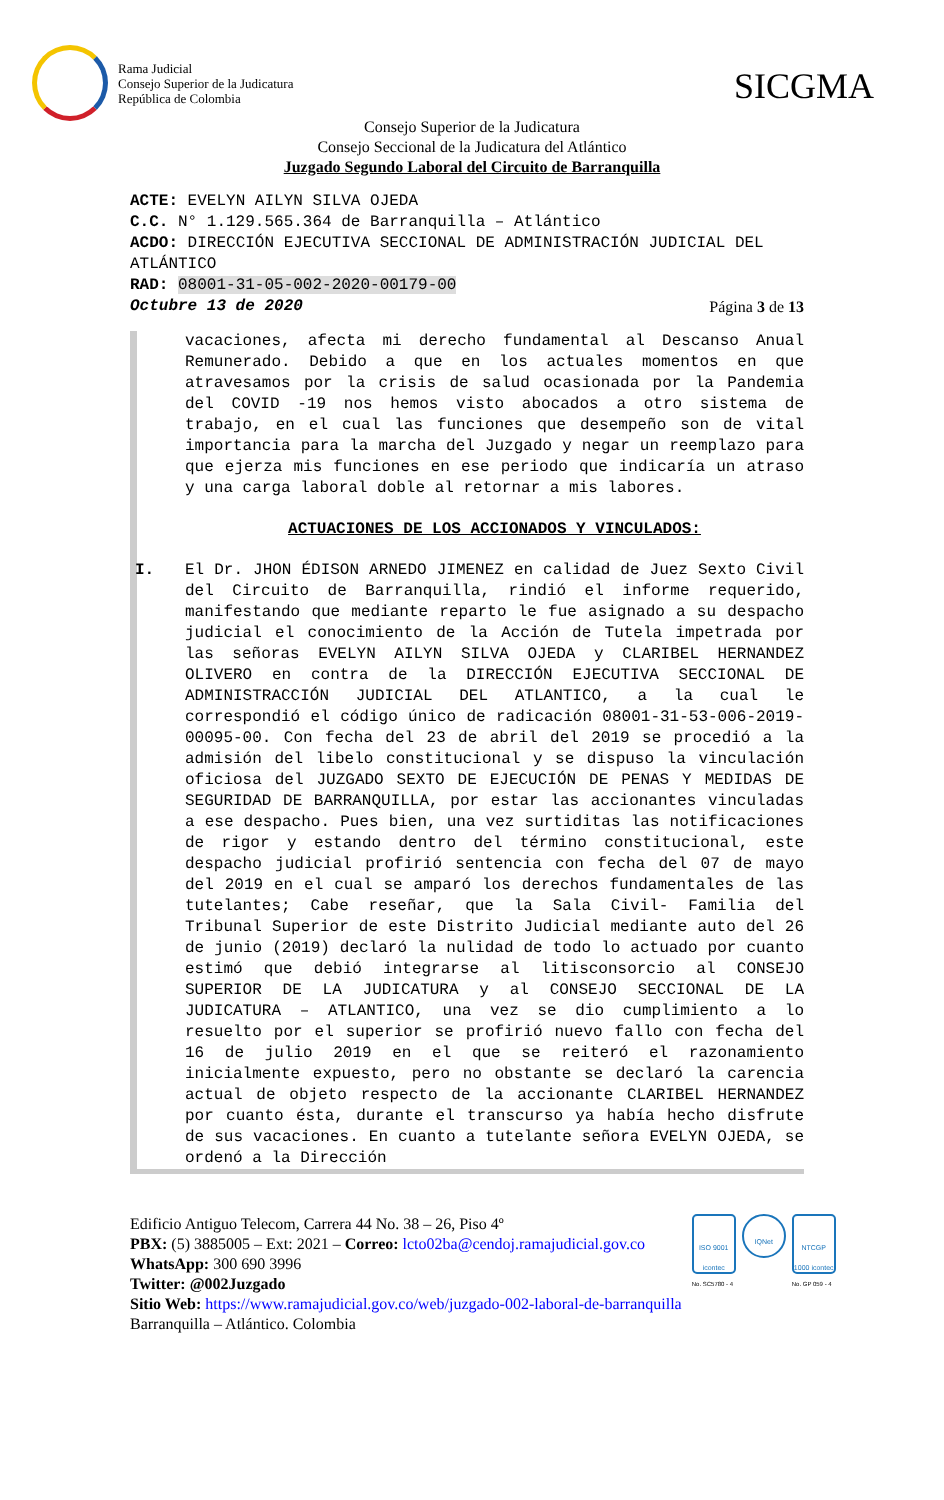Rama Judicial
Consejo Superior de la Judicatura
República de Colombia
SICGMA
Consejo Superior de la Judicatura
Consejo Seccional de la Judicatura del Atlántico
Juzgado Segundo Laboral del Circuito de Barranquilla
ACTE: EVELYN AILYN SILVA OJEDA
C.C. N° 1.129.565.364 de Barranquilla – Atlántico
ACDO: DIRECCIÓN EJECUTIVA SECCIONAL DE ADMINISTRACIÓN JUDICIAL DEL ATLÁNTICO
RAD: 08001-31-05-002-2020-00179-00
Octubre 13 de 2020 Página 3 de 13
vacaciones, afecta mi derecho fundamental al Descanso Anual Remunerado. Debido a que en los actuales momentos en que atravesamos por la crisis de salud ocasionada por la Pandemia del COVID -19 nos hemos visto abocados a otro sistema de trabajo, en el cual las funciones que desempeño son de vital importancia para la marcha del Juzgado y negar un reemplazo para que ejerza mis funciones en ese periodo que indicaría un atraso y una carga laboral doble al retornar a mis labores.
ACTUACIONES DE LOS ACCIONADOS Y VINCULADOS:
I. El Dr. JHON ÉDISON ARNEDO JIMENEZ en calidad de Juez Sexto Civil del Circuito de Barranquilla, rindió el informe requerido, manifestando que mediante reparto le fue asignado a su despacho judicial el conocimiento de la Acción de Tutela impetrada por las señoras EVELYN AILYN SILVA OJEDA y CLARIBEL HERNANDEZ OLIVERO en contra de la DIRECCIÓN EJECUTIVA SECCIONAL DE ADMINISTRACCIÓN JUDICIAL DEL ATLANTICO, a la cual le correspondió el código único de radicación 08001-31-53-006-2019-00095-00. Con fecha del 23 de abril del 2019 se procedió a la admisión del libelo constitucional y se dispuso la vinculación oficiosa del JUZGADO SEXTO DE EJECUCIÓN DE PENAS Y MEDIDAS DE SEGURIDAD DE BARRANQUILLA, por estar las accionantes vinculadas a ese despacho. Pues bien, una vez surtiditas las notificaciones de rigor y estando dentro del término constitucional, este despacho judicial profirió sentencia con fecha del 07 de mayo del 2019 en el cual se amparó los derechos fundamentales de las tutelantes; Cabe reseñar, que la Sala Civil- Familia del Tribunal Superior de este Distrito Judicial mediante auto del 26 de junio (2019) declaró la nulidad de todo lo actuado por cuanto estimó que debió integrarse al litisconsorcio al CONSEJO SUPERIOR DE LA JUDICATURA y al CONSEJO SECCIONAL DE LA JUDICATURA – ATLANTICO, una vez se dio cumplimiento a lo resuelto por el superior se profirió nuevo fallo con fecha del 16 de julio 2019 en el que se reiteró el razonamiento inicialmente expuesto, pero no obstante se declaró la carencia actual de objeto respecto de la accionante CLARIBEL HERNANDEZ por cuanto ésta, durante el transcurso ya había hecho disfrute de sus vacaciones. En cuanto a tutelante señora EVELYN OJEDA, se ordenó a la Dirección
Edificio Antiguo Telecom, Carrera 44 No. 38 – 26, Piso 4º
PBX: (5) 3885005 – Ext: 2021 – Correo: lcto02ba@cendoj.ramajudicial.gov.co
WhatsApp: 300 690 3996
Twitter: @002Juzgado
Sitio Web: https://www.ramajudicial.gov.co/web/juzgado-002-laboral-de-barranquilla
Barranquilla – Atlántico. Colombia
ISO 9001 icontec
No. SC5780 - 4
IQNet
NTCGP 1000 icontec
No. GP 059 - 4